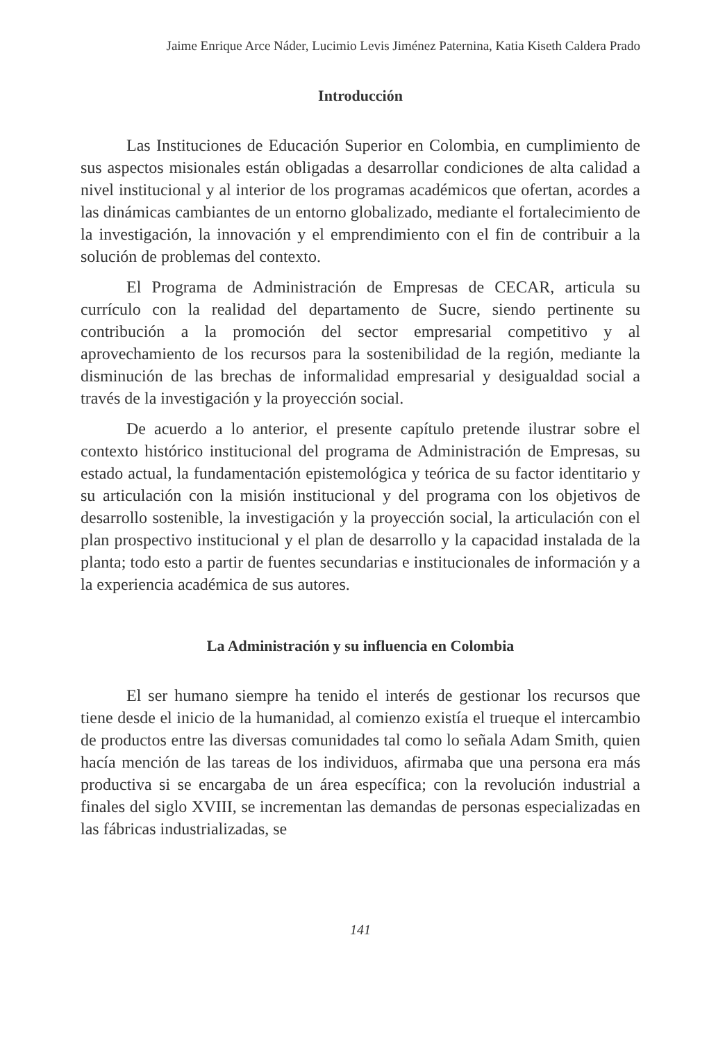Jaime Enrique Arce Náder, Lucimio Levis Jiménez Paternina, Katia Kiseth Caldera Prado
Introducción
Las Instituciones de Educación Superior en Colombia, en cumplimiento de sus aspectos misionales están obligadas a desarrollar condiciones de alta calidad a nivel institucional y al interior de los programas académicos que ofertan, acordes a las dinámicas cambiantes de un entorno globalizado, mediante el fortalecimiento de la investigación, la innovación y el emprendimiento con el fin de contribuir a la solución de problemas del contexto.
El Programa de Administración de Empresas de CECAR, articula su currículo con la realidad del departamento de Sucre, siendo pertinente su contribución a la promoción del sector empresarial competitivo y al aprovechamiento de los recursos para la sostenibilidad de la región, mediante la disminución de las brechas de informalidad empresarial y desigualdad social a través de la investigación y la proyección social.
De acuerdo a lo anterior, el presente capítulo pretende ilustrar sobre el contexto histórico institucional del programa de Administración de Empresas, su estado actual, la fundamentación epistemológica y teórica de su factor identitario y su articulación con la misión institucional y del programa con los objetivos de desarrollo sostenible, la investigación y la proyección social, la articulación con el plan prospectivo institucional y el plan de desarrollo y la capacidad instalada de la planta; todo esto a partir de fuentes secundarias e institucionales de información y a la experiencia académica de sus autores.
La Administración y su influencia en Colombia
El ser humano siempre ha tenido el interés de gestionar los recursos que tiene desde el inicio de la humanidad, al comienzo existía el trueque el intercambio de productos entre las diversas comunidades tal como lo señala Adam Smith, quien hacía mención de las tareas de los individuos, afirmaba que una persona era más productiva si se encargaba de un área específica; con la revolución industrial a finales del siglo XVIII, se incrementan las demandas de personas especializadas en las fábricas industrializadas, se
141